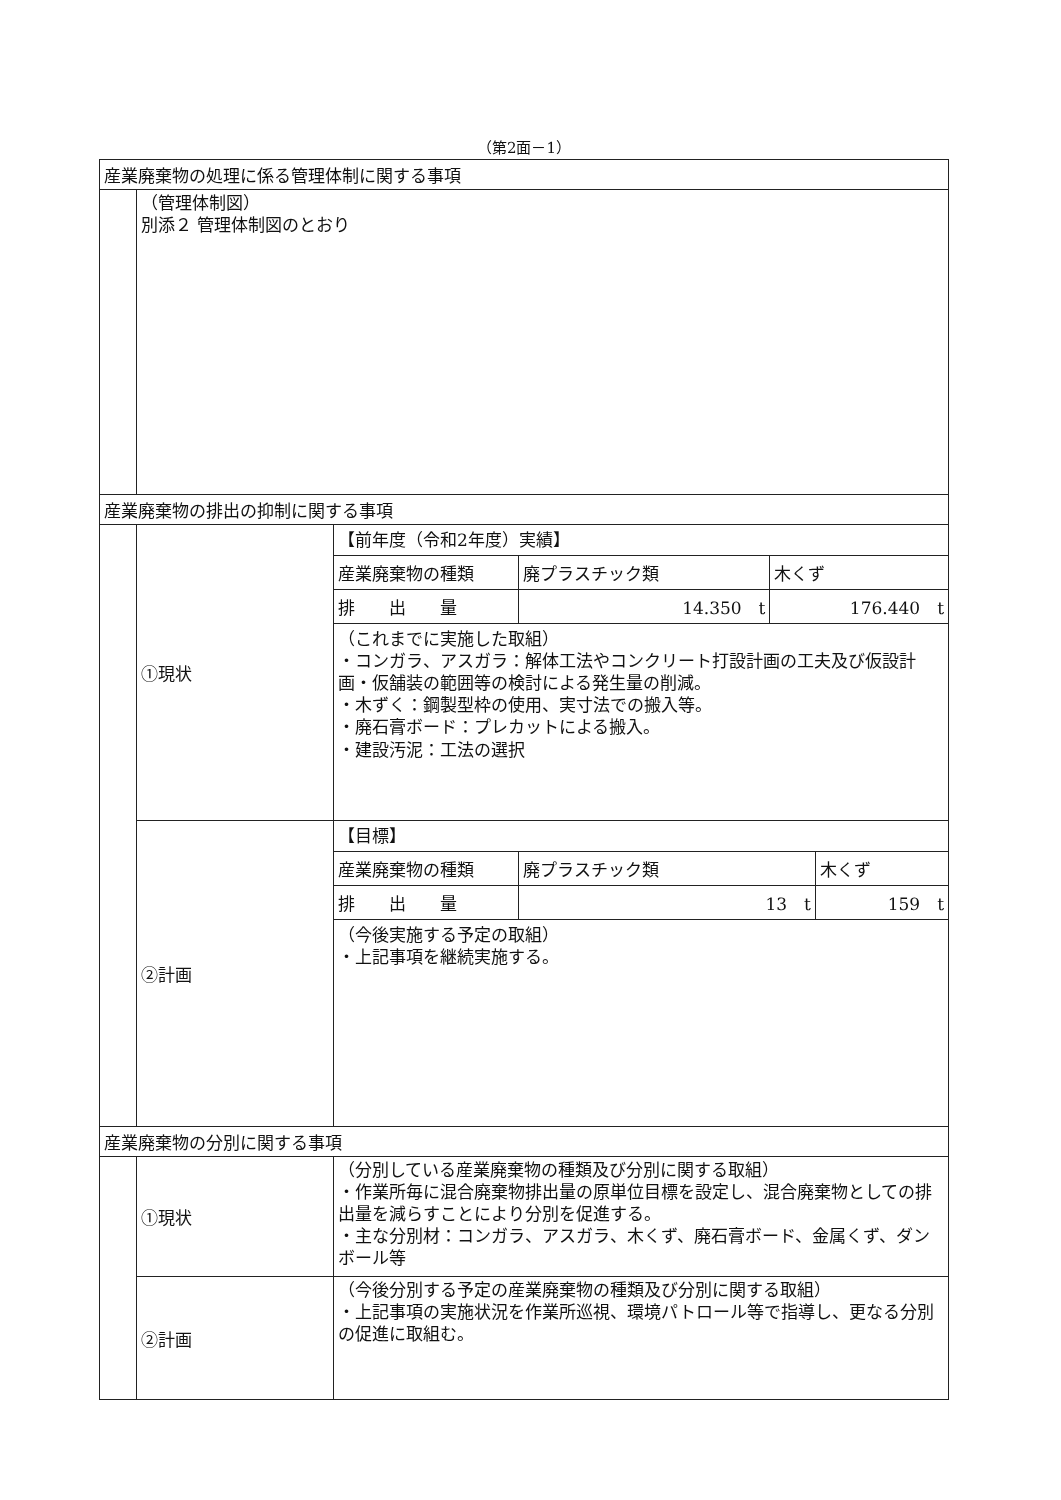（第2面－1）
| 産業廃棄物の処理に係る管理体制に関する事項 | | |
| | （管理体制図） 別添２ 管理体制図のとおり | |
| 産業廃棄物の排出の抑制に関する事項 | | |
| | ①現状 | 【前年度（令和2年度）実績】 / 産業廃棄物の種類 / 廃プラスチック類 / 木くず / / 排 出 量 / 14.350 t / 176.440 t / （これまでに実施した取組） ・コンガラ、アスガラ：解体工法やコンクリート打設計画の工夫及び仮設計画・仮舗装の範囲等の検討による発生量の削減。 ・木ずく：鋼製型枠の使用、実寸法での搬入等。 ・廃石膏ボード：プレカットによる搬入。 ・建設汚泥：工法の選択 |
| | ②計画 | 【目標】 / 産業廃棄物の種類 / 廃プラスチック類 / 木くず / / 排 出 量 / 13 t / 159 t / （今後実施する予定の取組） ・上記事項を継続実施する。 |
| 産業廃棄物の分別に関する事項 | | |
| | ①現状 | （分別している産業廃棄物の種類及び分別に関する取組） ・作業所毎に混合廃棄物排出量の原単位目標を設定し、混合廃棄物としての排出量を減らすことにより分別を促進する。 ・主な分別材：コンガラ、アスガラ、木くず、廃石膏ボード、金属くず、ダンボール等 |
| | ②計画 | （今後分別する予定の産業廃棄物の種類及び分別に関する取組） ・上記事項の実施状況を作業所巡視、環境パトロール等で指導し、更なる分別の促進に取組む。 |